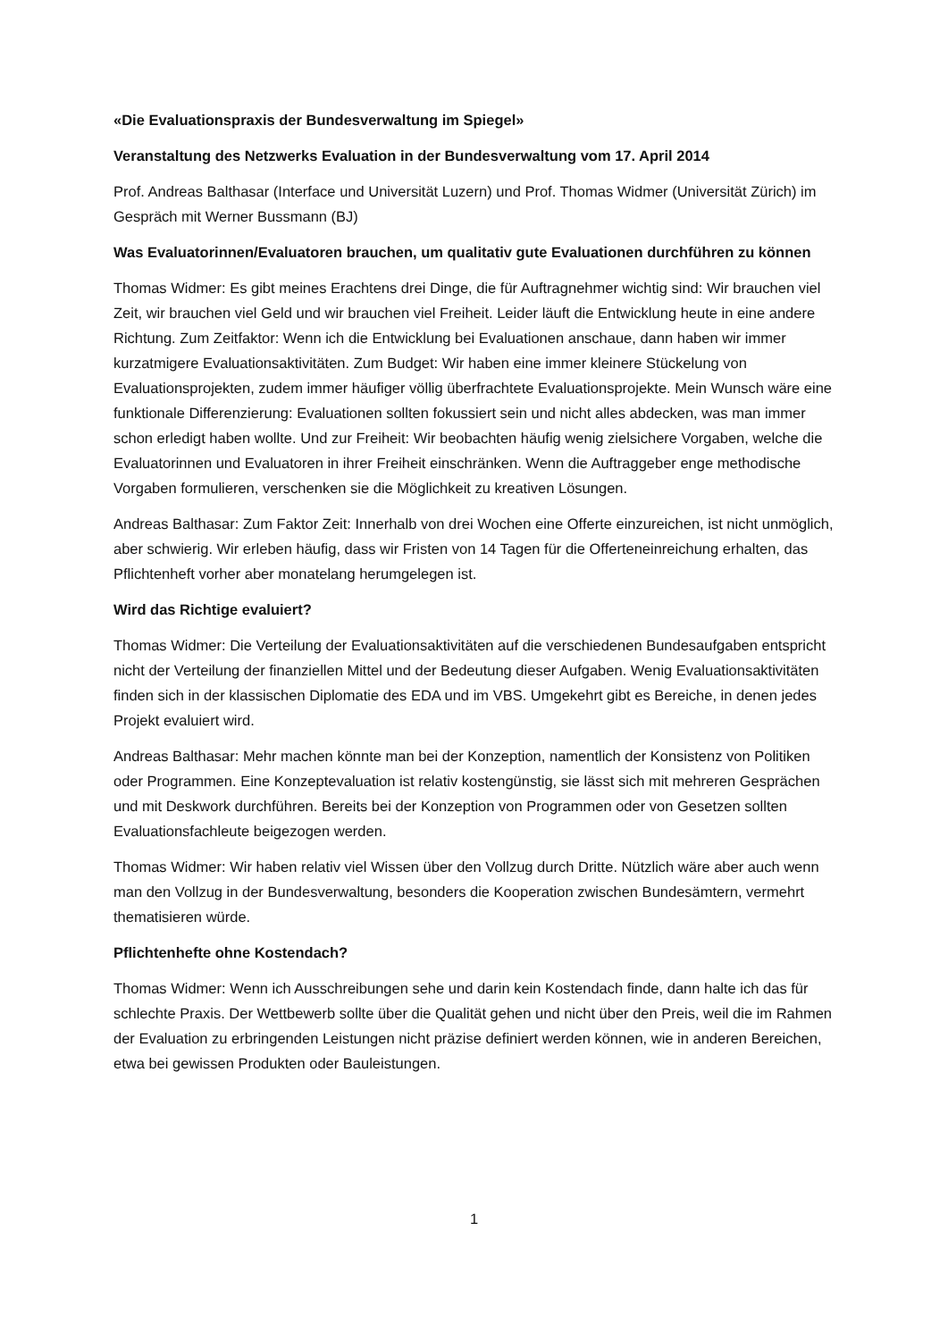«Die Evaluationspraxis der Bundesverwaltung im Spiegel»
Veranstaltung des Netzwerks Evaluation in der Bundesverwaltung vom 17. April 2014
Prof. Andreas Balthasar (Interface und Universität Luzern) und Prof. Thomas Widmer (Universität Zürich) im Gespräch mit Werner Bussmann (BJ)
Was Evaluatorinnen/Evaluatoren brauchen, um qualitativ gute Evaluationen durchführen zu können
Thomas Widmer: Es gibt meines Erachtens drei Dinge, die für Auftragnehmer wichtig sind: Wir brauchen viel Zeit, wir brauchen viel Geld und wir brauchen viel Freiheit. Leider läuft die Entwicklung heute in eine andere Richtung. Zum Zeitfaktor: Wenn ich die Entwicklung bei Evaluationen anschaue, dann haben wir immer kurzatmigere Evaluationsaktivitäten. Zum Budget: Wir haben eine immer kleinere Stückelung von Evaluationsprojekten, zudem immer häufiger völlig überfrachtete Evaluationsprojekte. Mein Wunsch wäre eine funktionale Differenzierung: Evaluationen sollten fokussiert sein und nicht alles abdecken, was man immer schon erledigt haben wollte. Und zur Freiheit: Wir beobachten häufig wenig zielsichere Vorgaben, welche die Evaluatorinnen und Evaluatoren in ihrer Freiheit einschränken. Wenn die Auftraggeber enge methodische Vorgaben formulieren, verschenken sie die Möglichkeit zu kreativen Lösungen.
Andreas Balthasar: Zum Faktor Zeit: Innerhalb von drei Wochen eine Offerte einzureichen, ist nicht unmöglich, aber schwierig. Wir erleben häufig, dass wir Fristen von 14 Tagen für die Offerteneinreichung erhalten, das Pflichtenheft vorher aber monatelang herumgelegen ist.
Wird das Richtige evaluiert?
Thomas Widmer: Die Verteilung der Evaluationsaktivitäten auf die verschiedenen Bundesaufgaben entspricht nicht der Verteilung der finanziellen Mittel und der Bedeutung dieser Aufgaben. Wenig Evaluationsaktivitäten finden sich in der klassischen Diplomatie des EDA und im VBS. Umgekehrt gibt es Bereiche, in denen jedes Projekt evaluiert wird.
Andreas Balthasar: Mehr machen könnte man bei der Konzeption, namentlich der Konsistenz von Politiken oder Programmen. Eine Konzeptevaluation ist relativ kostengünstig, sie lässt sich mit mehreren Gesprächen und mit Deskwork durchführen. Bereits bei der Konzeption von Programmen oder von Gesetzen sollten Evaluationsfachleute beigezogen werden.
Thomas Widmer: Wir haben relativ viel Wissen über den Vollzug durch Dritte. Nützlich wäre aber auch wenn man den Vollzug in der Bundesverwaltung, besonders die Kooperation zwischen Bundesämtern, vermehrt thematisieren würde.
Pflichtenhefte ohne Kostendach?
Thomas Widmer: Wenn ich Ausschreibungen sehe und darin kein Kostendach finde, dann halte ich das für schlechte Praxis. Der Wettbewerb sollte über die Qualität gehen und nicht über den Preis, weil die im Rahmen der Evaluation zu erbringenden Leistungen nicht präzise definiert werden können, wie in anderen Bereichen, etwa bei gewissen Produkten oder Bauleistungen.
1